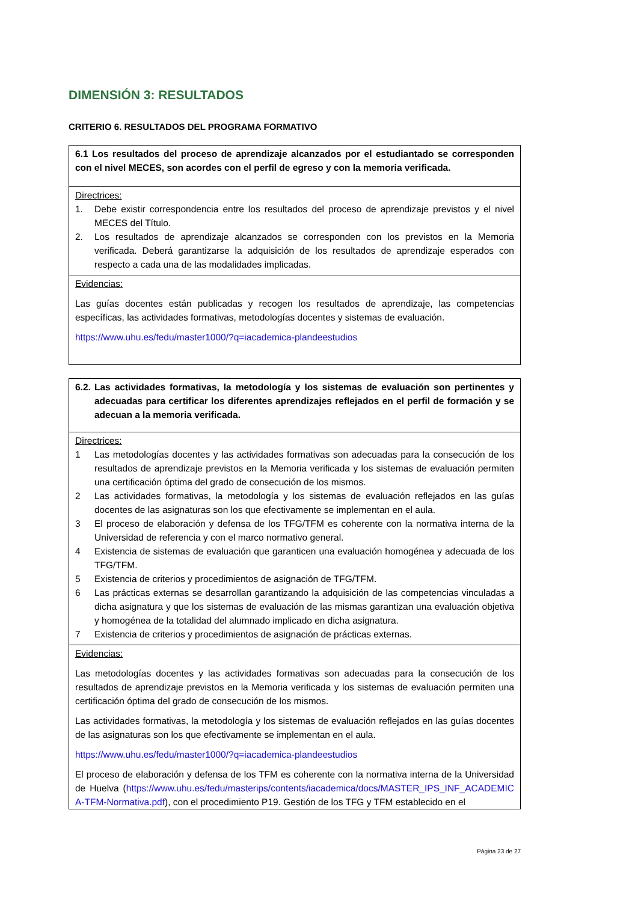DIMENSIÓN 3: RESULTADOS
CRITERIO 6. RESULTADOS DEL PROGRAMA FORMATIVO
| 6.1 Los resultados del proceso de aprendizaje alcanzados por el estudiantado se corresponden con el nivel MECES, son acordes con el perfil de egreso y con la memoria verificada. |
| Directrices: 1. Debe existir correspondencia entre los resultados del proceso de aprendizaje previstos y el nivel MECES del Título. 2. Los resultados de aprendizaje alcanzados se corresponden con los previstos en la Memoria verificada. Deberá garantizarse la adquisición de los resultados de aprendizaje esperados con respecto a cada una de las modalidades implicadas. |
| Evidencias: Las guías docentes están publicadas y recogen los resultados de aprendizaje, las competencias específicas, las actividades formativas, metodologías docentes y sistemas de evaluación. https://www.uhu.es/fedu/master1000/?q=iacademica-plandeestudios |
| 6.2. Las actividades formativas, la metodología y los sistemas de evaluación son pertinentes y adecuadas para certificar los diferentes aprendizajes reflejados en el perfil de formación y se adecuan a la memoria verificada. |
| Directrices: 1 Las metodologías docentes y las actividades formativas son adecuadas para la consecución de los resultados de aprendizaje previstos en la Memoria verificada y los sistemas de evaluación permiten una certificación óptima del grado de consecución de los mismos. 2 Las actividades formativas, la metodología y los sistemas de evaluación reflejados en las guías docentes de las asignaturas son los que efectivamente se implementan en el aula. 3 El proceso de elaboración y defensa de los TFG/TFM es coherente con la normativa interna de la Universidad de referencia y con el marco normativo general. 4 Existencia de sistemas de evaluación que garanticen una evaluación homogénea y adecuada de los TFG/TFM. 5 Existencia de criterios y procedimientos de asignación de TFG/TFM. 6 Las prácticas externas se desarrollan garantizando la adquisición de las competencias vinculadas a dicha asignatura y que los sistemas de evaluación de las mismas garantizan una evaluación objetiva y homogénea de la totalidad del alumnado implicado en dicha asignatura. 7 Existencia de criterios y procedimientos de asignación de prácticas externas. |
| Evidencias: Las metodologías docentes y las actividades formativas son adecuadas para la consecución de los resultados de aprendizaje previstos en la Memoria verificada y los sistemas de evaluación permiten una certificación óptima del grado de consecución de los mismos. Las actividades formativas, la metodología y los sistemas de evaluación reflejados en las guías docentes de las asignaturas son los que efectivamente se implementan en el aula. https://www.uhu.es/fedu/master1000/?q=iacademica-plandeestudios El proceso de elaboración y defensa de los TFM es coherente con la normativa interna de la Universidad de Huelva ( https://www.uhu.es/fedu/masterips/contents/iacademica/docs/MASTER_IPS_INF_ACADEMICA-TFM-Normativa.pdf ), con el procedimiento P19. Gestión de los TFG y TFM establecido en el |
Página 23 de 27